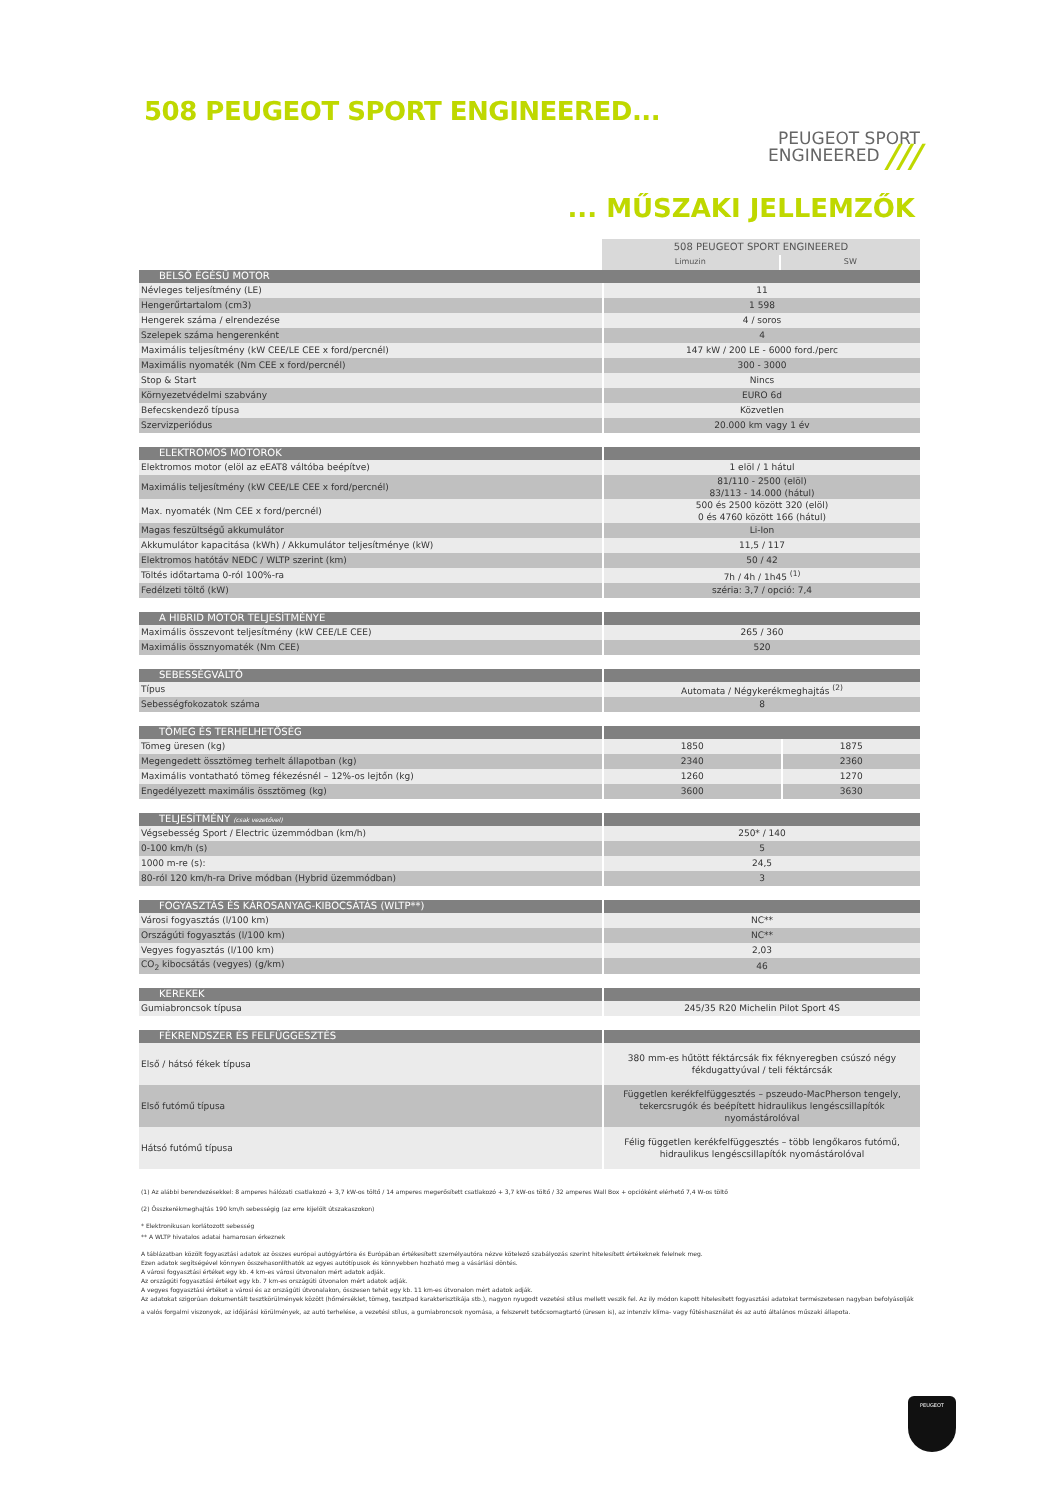508 PEUGEOT SPORT ENGINEERED...
PEUGEOT SPORT
ENGINEERED ///
... MŰSZAKI JELLEMZŐK
| | 508 PEUGEOT SPORT ENGINEERED | |
| | Limuzin | SW |
| BELSŐ ÉGÉSŰ MOTOR | | |
| Névleges teljesítmény (LE) | 11 | |
| Hengerűrtartalom (cm3) | 1 598 | |
| Hengerek száma / elrendezése | 4 / soros | |
| Szelepek száma hengerenként | 4 | |
| Maximális teljesítmény (kW CEE/LE CEE x ford/percnél) | 147 kW / 200 LE - 6000 ford./perc | |
| Maximális nyomaték (Nm CEE x ford/percnél) | 300 - 3000 | |
| Stop & Start | Nincs | |
| Környezetvédelmi szabvány | EURO 6d | |
| Befecskendező típusa | Közvetlen | |
| Szervizperiódus | 20.000 km vagy 1 év | |
| ELEKTROMOS MOTOROK | | |
| Elektromos motor (elöl az eEAT8 váltóba beépítve) | 1 elöl / 1 hátul | |
| Maximális teljesítmény (kW CEE/LE CEE x ford/percnél) | 81/110 - 2500 (elöl) 83/113 - 14.000 (hátul) | |
| Max. nyomaték (Nm CEE x ford/percnél) | 500 és 2500 között 320 (elöl) 0 és 4760 között 166 (hátul) | |
| Magas feszültségű akkumulátor | Li-Ion | |
| Akkumulátor kapacitása (kWh) / Akkumulátor teljesítménye (kW) | 11,5 / 117 | |
| Elektromos hatótáv NEDC / WLTP szerint (km) | 50 / 42 | |
| Töltés időtartama 0-ról 100%-ra | 7h / 4h / 1h45 <sup>(1)</sup> | |
| Fedélzeti töltő (kW) | széria: 3,7 / opció: 7,4 | |
| A HIBRID MOTOR TELJESÍTMÉNYE | | |
| Maximális összevont teljesítmény (kW CEE/LE CEE) | 265 / 360 | |
| Maximális össznyomaték (Nm CEE) | 520 | |
| SEBESSÉGVÁLTÓ | | |
| Típus | Automata / Négykerékmeghajtás <sup>(2)</sup> | |
| Sebességfokozatok száma | 8 | |
| TÖMEG ÉS TERHELHETŐSÉG | | |
| Tömeg üresen (kg) | 1850 | 1875 |
| Megengedett össztömeg terhelt állapotban (kg) | 2340 | 2360 |
| Maximális vontatható tömeg fékezésnél – 12%-os lejtőn (kg) | 1260 | 1270 |
| Engedélyezett maximális össztömeg (kg) | 3600 | 3630 |
| TELJESÍTMÉNY (csak vezetővel) | | |
| Végsebesség Sport / Electric üzemmódban (km/h) | 250* / 140 | |
| 0-100 km/h (s) | 5 | |
| 1000 m-re (s): | 24,5 | |
| 80-ról 120 km/h-ra Drive módban (Hybrid üzemmódban) | 3 | |
| FOGYASZTÁS ÉS KÁROSANYAG-KIBOCSÁTÁS (WLTP**) | | |
| Városi fogyasztás (l/100 km) | NC** | |
| Országúti fogyasztás (l/100 km) | NC** | |
| Vegyes fogyasztás (l/100 km) | 2,03 | |
| CO<sub>2</sub> kibocsátás (vegyes) (g/km) | 46 | |
| KEREKEK | | |
| Gumiabroncsok típusa | 245/35 R20 Michelin Pilot Sport 4S | |
| FÉKRENDSZER ÉS FELFÜGGESZTÉS | | |
| Első / hátsó fékek típusa | 380 mm-es hűtött féktárcsák fix féknyeregben csúszó négy fékdugattyúval / teli féktárcsák | |
| Első futómű típusa | Független kerékfelfüggesztés – pszeudo-MacPherson tengely, tekercsrugók és beépített hidraulikus lengéscsillapítók nyomástárolóval | |
| Hátsó futómű típusa | Félig független kerékfelfüggesztés – több lengőkaros futómű, hidraulikus lengéscsillapítók nyomástárolóval | |
(1) Az alábbi berendezésekkel: 8 amperes hálózati csatlakozó + 3,7 kW-os töltő / 14 amperes megerősített csatlakozó + 3,7 kW-os töltő / 32 amperes Wall Box + opcióként elérhető 7,4 W-os töltő
(2) Összkerékmeghajtás 190 km/h sebességig (az erre kijelölt útszakaszokon)
* Elektronikusan korlátozott sebesség
** A WLTP hivatalos adatai hamarosan érkeznek
A táblázatban közölt fogyasztási adatok az összes európai autógyártóra és Európában értékesített személyautóra nézve kötelező szabályozás szerint hitelesített értékeknek felelnek meg.
Ezen adatok segítségével könnyen összehasonlíthatók az egyes autótípusok és könnyebben hozható meg a vásárlási döntés.
A városi fogyasztási értéket egy kb. 4 km-es városi útvonalon mért adatok adják.
Az országúti fogyasztási értéket egy kb. 7 km-es országúti útvonalon mért adatok adják.
A vegyes fogyasztási értéket a városi és az országúti útvonalakon, összesen tehát egy kb. 11 km-es útvonalon mért adatok adják.
Az adatokat szigorúan dokumentált tesztkörülmények között (hőmérséklet, tömeg, tesztpad karakterisztikája stb.), nagyon nyugodt vezetési stílus mellett veszik fel. Az ily módon kapott hitelesített fogyasztási adatokat természetesen nagyban befolyásolják
a valós forgalmi viszonyok, az időjárási körülmények, az autó terhelése, a vezetési stílus, a gumiabroncsok nyomása, a felszerelt tetőcsomagtartó (üresen is), az intenzív klíma- vagy fűtéshasználat és az autó általános műszaki állapota.
PEUGEOT